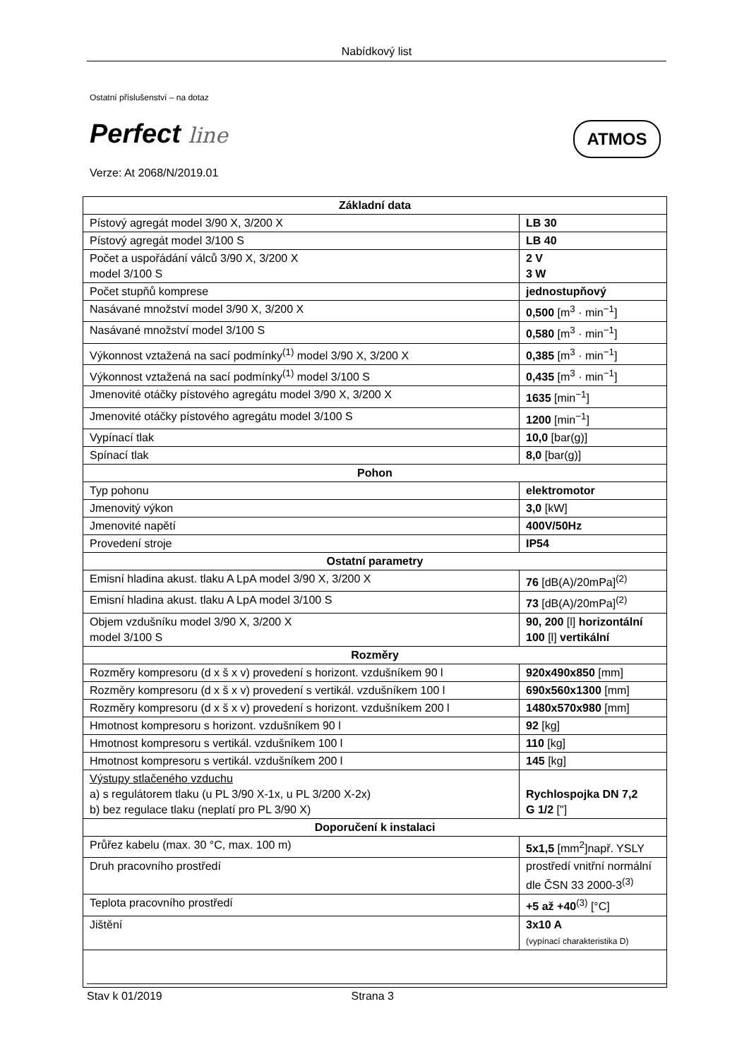Nabídkový list
Ostatní příslušenství – na dotaz
Perfect line ATMOS
Verze: At 2068/N/2019.01
| Základní data | |
| --- | --- |
| Pístový agregát model 3/90 X, 3/200 X | LB 30 |
| Pístový agregát model 3/100 S | LB 40 |
| Počet a uspořádání válců 3/90 X, 3/200 X model 3/100 S | 2 V 3 W |
| Počet stupňů komprese | jednostupňový |
| Nasávané množství model 3/90 X, 3/200 X | 0,500 [m<sup>3</sup> · min<sup>−1</sup>] |
| Nasávané množství model 3/100 S | 0,580 [m<sup>3</sup> · min<sup>−1</sup>] |
| Výkonnost vztažená na sací podmínky<sup>(1)</sup> model 3/90 X, 3/200 X | 0,385 [m<sup>3</sup> · min<sup>−1</sup>] |
| Výkonnost vztažená na sací podmínky<sup>(1)</sup> model 3/100 S | 0,435 [m<sup>3</sup> · min<sup>−1</sup>] |
| Jmenovité otáčky pístového agregátu model 3/90 X, 3/200 X | 1635 [min<sup>−1</sup>] |
| Jmenovité otáčky pístového agregátu model 3/100 S | 1200 [min<sup>−1</sup>] |
| Vypínací tlak | 10,0 [bar(g)] |
| Spínací tlak | 8,0 [bar(g)] |
| Pohon | |
| Typ pohonu | elektromotor |
| Jmenovitý výkon | 3,0 [kW] |
| Jmenovité napětí | 400V/50Hz |
| Provedení stroje | IP54 |
| Ostatní parametry | |
| Emisní hladina akust. tlaku A LpA model 3/90 X, 3/200 X | 76 [dB(A)/20mPa]<sup>(2)</sup> |
| Emisní hladina akust. tlaku A LpA model 3/100 S | 73 [dB(A)/20mPa]<sup>(2)</sup> |
| Objem vzdušníku model 3/90 X, 3/200 X model 3/100 S | 90, 200 [l] horizontální 100 [l] vertikální |
| Rozměry | |
| Rozměry kompresoru (d x š x v) provedení s horizont. vzdušníkem 90 l | 920x490x850 [mm] |
| Rozměry kompresoru (d x š x v) provedení s vertikál. vzdušníkem 100 l | 690x560x1300 [mm] |
| Rozměry kompresoru (d x š x v) provedení s horizont. vzdušníkem 200 l | 1480x570x980 [mm] |
| Hmotnost kompresoru s horizont. vzdušníkem 90 l | 92 [kg] |
| Hmotnost kompresoru s vertikál. vzdušníkem 100 l | 110 [kg] |
| Hmotnost kompresoru s vertikál. vzdušníkem 200 l | 145 [kg] |
| Výstupy stlačeného vzduchu a) s regulátorem tlaku (u PL 3/90 X-1x, u PL 3/200 X-2x) b) bez regulace tlaku (neplatí pro PL 3/90 X) | Rychlospojka DN 7,2 G 1/2 ["] |
| Doporučení k instalaci | |
| Průřez kabelu (max. 30 °C, max. 100 m) | 5x1,5 [mm<sup>2</sup>]např. YSLY |
| Druh pracovního prostředí | prostředí vnitřní normální dle ČSN 33 2000-3<sup>(3)</sup> |
| Teplota pracovního prostředí | +5 až +40<sup>(3)</sup> [°C] |
| Jištění | 3x10 A (vypínací charakteristika D) |
Stav k 01/2019 Strana 3